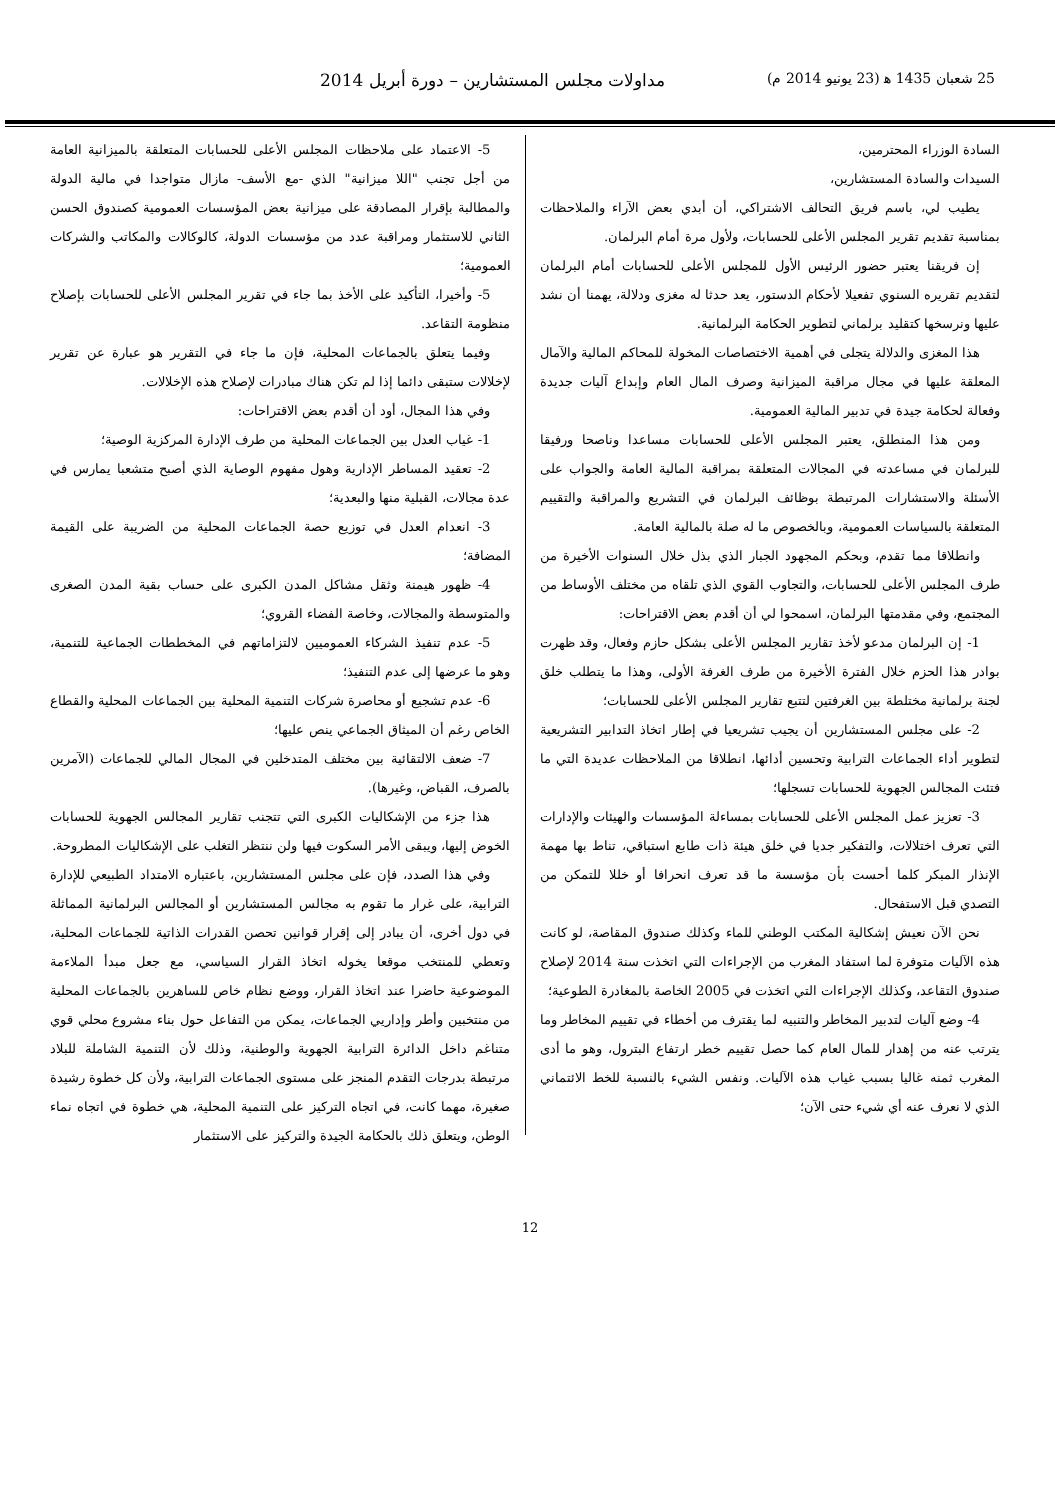25 شعبان 1435 ﻫ (23 يونيو 2014 م) مداولات مجلس المستشارين – دورة أبريل 2014
السادة الوزراء المحترمين،
السيدات والسادة المستشارين،
يطيب لي، باسم فريق التحالف الاشتراكي، أن أبدي بعض الآراء والملاحظات بمناسبة تقديم تقرير المجلس الأعلى للحسابات، ولأول مرة أمام البرلمان.
إن فريقنا يعتبر حضور الرئيس الأول للمجلس الأعلى للحسابات أمام البرلمان لتقديم تقريره السنوي تفعيلا لأحكام الدستور، يعد حدثا له مغزى ودلالة، يهمنا أن نشد عليها ونرسخها كتقليد برلماني لتطوير الحكامة البرلمانية.
هذا المغزى والدلالة يتجلى في أهمية الاختصاصات المخولة للمحاكم المالية والآمال المعلقة عليها في مجال مراقبة الميزانية وصرف المال العام وإبداع آليات جديدة وفعالة لحكامة جيدة في تدبير المالية العمومية.
ومن هذا المنطلق، يعتبر المجلس الأعلى للحسابات مساعدا وناصحا ورفيقا للبرلمان في مساعدته في المجالات المتعلقة بمراقبة المالية العامة والجواب على الأسئلة والاستشارات المرتبطة بوظائف البرلمان في التشريع والمراقبة والتقييم المتعلقة بالسياسات العمومية، وبالخصوص ما له صلة بالمالية العامة.
وانطلاقا مما تقدم، وبحكم المجهود الجبار الذي بذل خلال السنوات الأخيرة من طرف المجلس الأعلى للحسابات، والتجاوب القوي الذي تلقاه من مختلف الأوساط من المجتمع، وفي مقدمتها البرلمان، اسمحوا لي أن أقدم بعض الاقتراحات:
1- إن البرلمان مدعو لأخذ تقارير المجلس الأعلى بشكل حازم وفعال، وقد ظهرت بوادر هذا الحزم خلال الفترة الأخيرة من طرف الغرفة الأولى، وهذا ما يتطلب خلق لجنة برلمانية مختلطة بين الغرفتين لتتبع تقارير المجلس الأعلى للحسابات؛
2- على مجلس المستشارين أن يجيب تشريعيا في إطار اتخاذ التدابير التشريعية لتطوير أداء الجماعات الترابية وتحسين أدائها، انطلاقا من الملاحظات عديدة التي ما فتئت المجالس الجهوية للحسابات تسجلها؛
3- تعزيز عمل المجلس الأعلى للحسابات بمساءلة المؤسسات والهيئات والإدارات التي تعرف اختلالات، والتفكير جديا في خلق هيئة ذات طابع استباقي، تناط بها مهمة الإنذار المبكر كلما أحست بأن مؤسسة ما قد تعرف انحرافا أو خللا للتمكن من التصدي قبل الاستفحال.
نحن الآن نعيش إشكالية المكتب الوطني للماء وكذلك صندوق المقاصة، لو كانت هذه الآليات متوفرة لما استفاد المغرب من الإجراءات التي اتخذت سنة 2014 لإصلاح صندوق التقاعد، وكذلك الإجراءات التي اتخذت في 2005 الخاصة بالمغادرة الطوعية؛
4- وضع آليات لتدبير المخاطر والتنبيه لما يقترف من أخطاء في تقييم المخاطر وما يترتب عنه من إهدار للمال العام كما حصل تقييم خطر ارتفاع البترول، وهو ما أدى المغرب ثمنه غاليا بسبب غياب هذه الآليات. ونفس الشيء بالنسبة للخط الائتماني الذي لا نعرف عنه أي شيء حتى الآن؛
5- الاعتماد على ملاحظات المجلس الأعلى للحسابات المتعلقة بالميزانية العامة من أجل تجنب "اللا ميزانية" الذي -مع الأسف- مازال متواجدا في مالية الدولة والمطالبة بإقرار المصادقة على ميزانية بعض المؤسسات العمومية كصندوق الحسن الثاني للاستثمار ومراقبة عدد من مؤسسات الدولة، كالوكالات والمكاتب والشركات العمومية؛
5- وأخيرا، التأكيد على الأخذ بما جاء في تقرير المجلس الأعلى للحسابات بإصلاح منظومة التقاعد.
وفيما يتعلق بالجماعات المحلية، فإن ما جاء في التقرير هو عبارة عن تقرير لإخلالات ستبقى دائما إذا لم تكن هناك مبادرات لإصلاح هذه الإخلالات.
وفي هذا المجال، أود أن أقدم بعض الاقتراحات:
1- غياب العدل بين الجماعات المحلية من طرف الإدارة المركزية الوصية؛
2- تعقيد المساطر الإدارية وهول مفهوم الوصاية الذي أصبح متشعبا يمارس في عدة مجالات، القبلية منها والبعدية؛
3- انعدام العدل في توزيع حصة الجماعات المحلية من الضريبة على القيمة المضافة؛
4- ظهور هيمنة وثقل مشاكل المدن الكبرى على حساب بقية المدن الصغرى والمتوسطة والمجالات، وخاصة الفضاء القروي؛
5- عدم تنفيذ الشركاء العموميين لالتزاماتهم في المخططات الجماعية للتنمية، وهو ما عرضها إلى عدم التنفيذ؛
6- عدم تشجيع أو محاصرة شركات التنمية المحلية بين الجماعات المحلية والقطاع الخاص رغم أن الميثاق الجماعي ينص عليها؛
7- ضعف الالتقائية بين مختلف المتدخلين في المجال المالي للجماعات (الآمرين بالصرف، القباض، وغيرها).
هذا جزء من الإشكاليات الكبرى التي تتجنب تقارير المجالس الجهوية للحسابات الخوض إليها، ويبقى الأمر السكوت فيها ولن ننتظر التغلب على الإشكاليات المطروحة.
وفي هذا الصدد، فإن على مجلس المستشارين، باعتباره الامتداد الطبيعي للإدارة الترابية، على غرار ما تقوم به مجالس المستشارين أو المجالس البرلمانية المماثلة في دول أخرى، أن يبادر إلى إقرار قوانين تحصن القدرات الذاتية للجماعات المحلية، وتعطي للمنتخب موقعا يخوله اتخاذ القرار السياسي، مع جعل مبدأ الملاءمة الموضوعية حاضرا عند اتخاذ القرار، ووضع نظام خاص للساهرين بالجماعات المحلية من منتخبين وأطر وإداريي الجماعات، يمكن من التفاعل حول بناء مشروع محلي قوي متناغم داخل الدائرة الترابية الجهوية والوطنية، وذلك لأن التنمية الشاملة للبلاد مرتبطة بدرجات التقدم المنجز على مستوى الجماعات الترابية، ولأن كل خطوة رشيدة صغيرة، مهما كانت، في اتجاه التركيز على التنمية المحلية، هي خطوة في اتجاه نماء الوطن، ويتعلق ذلك بالحكامة الجيدة والتركيز على الاستثمار
12